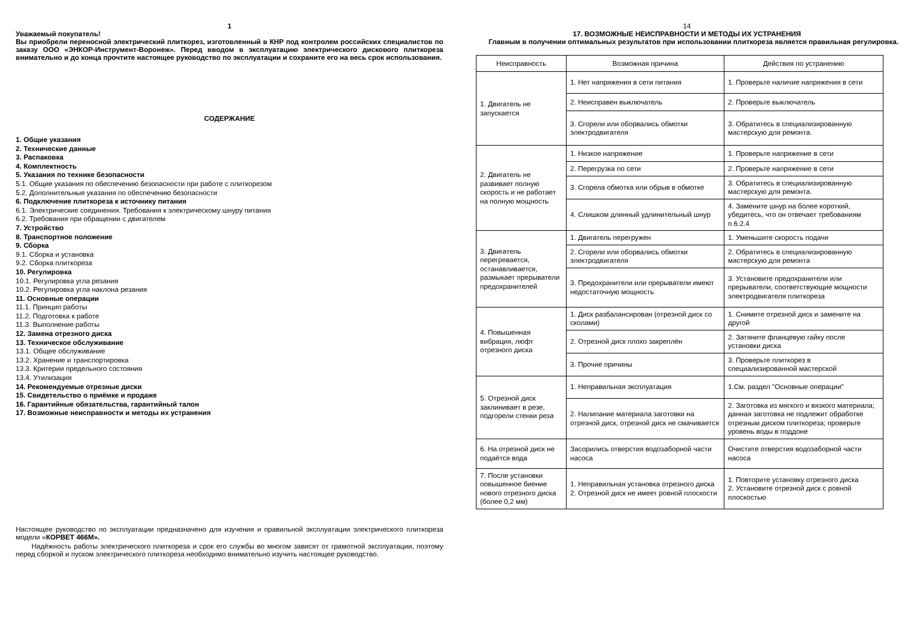1
Уважаемый покупатель!
Вы приобрели переносной электрический плиткорез, изготовленный в КНР под контролем российских специалистов по заказу ООО «ЭНКОР-Инструмент-Воронеж». Перед вводом в эксплуатацию электрического дискового плиткореза внимательно и до конца прочтите настоящее руководство по эксплуатации и сохраните его на весь срок использования.
СОДЕРЖАНИЕ
1. Общие указания
2. Технические данные
3. Распаковка
4. Комплектность
5. Указания по технике безопасности
5.1. Общие указания по обеспечению безопасности при работе с плиткорезом
5.2. Дополнительные указания по обеспечению безопасности
6. Подключение плиткореза к источнику питания
6.1. Электрические соединения. Требования к электрическому шнуру питания
6.2. Требования при обращении с двигателем
7. Устройство
8. Транспортное положение
9. Сборка
9.1. Сборка и установка
9.2. Сборка плиткореза
10. Регулировка
10.1. Регулировка угла резания
10.2. Регулировка угла наклона резания
11. Основные операции
11.1. Принцип работы
11.2. Подготовка к работе
11.3. Выполнение работы
12. Замена отрезного диска
13. Техническое обслуживание
13.1. Общее обслуживание
13.2. Хранение и транспортировка
13.3. Критерии предельного состояния
13.4. Утилизация
14. Рекомендуемые отрезные диски
15. Свидетельство о приёмке и продаже
16. Гарантийные обязательства, гарантийный талон
17. Возможные неисправности и методы их устранения
Настоящее руководство по эксплуатации предназначено для изучения и правильной эксплуатации электрического плиткореза модели «КОРВЕТ 466М».
Надёжность работы электрического плиткореза и срок его службы во многом зависят от грамотной эксплуатации, поэтому перед сборкой и пуском электрического плиткореза необходимо внимательно изучить настоящее руководство.
14
17. ВОЗМОЖНЫЕ НЕИСПРАВНОСТИ И МЕТОДЫ ИХ УСТРАНЕНИЯ
Главным в получении оптимальных результатов при использовании плиткореза является правильная регулировка.
| Неисправность | Возможная причина | Действия по устранению |
| --- | --- | --- |
| 1. Двигатель не запускается | 1. Нет напряжения в сети питания | 1. Проверьте наличие напряжения в сети |
| | 2. Неисправен выключатель | 2. Проверьте выключатель |
| | 3. Сгорели или оборвались обмотки электродвигателя | 3. Обратитесь в специализированную мастерскую для ремонта. |
| 2. Двигатель не развивает полную скорость и не работает на полную мощность | 1. Низкое напряжение | 1. Проверьте напряжение в сети |
| | 2. Перегрузка по сети | 2. Проверьте напряжение в сети |
| | 3. Сгорела обмотка или обрыв в обмотке | 3. Обратитесь в специализированную мастерскую для ремонта. |
| | 4. Слишком длинный удлинительный шнур | 4. Замените шнур на более короткий, убедитесь, что он отвечает требованиям п.6.2.4 |
| 3. Двигатель перегревается, останавливается, размыкает прерыватели предохранителей | 1. Двигатель перегружен | 1. Уменьшите скорость подачи |
| | 2. Сгорели или оборвались обмотки электродвигателя | 2. Обратитесь в специализированную мастерскую для ремонта |
| | 3. Предохранители или прерыватели имеют недостаточную мощность | 3. Установите предохранители или прерыватели, соответствующие мощности электродвигателя плиткореза |
| 4. Повышенная вибрация, люфт отрезного диска | 1. Диск разбалансирован (отрезной диск со сколами) | 1. Снимите отрезной диск и замените на другой |
| | 2. Отрезной диск плохо закреплён | 2. Затяните фланцевую гайку после установки диска |
| | 3. Прочие причины | 3. Проверьте плиткорез в специализированной мастерской |
| 5. Отрезной диск заклинивает в резе, подгорели стенки реза | 1. Неправильная эксплуатация | 1.См. раздел "Основные операции" |
| | 2. Налипание материала заготовки на отрезной диск, отрезной диск не смачивается | 2. Заготовка из мягкого и вязкого материала; данная заготовка не подлежит обработке отрезным диском плиткореза; проверьте уровень воды в поддоне |
| 6. На отрезной диск не подаётся вода | Засорились отверстия водозаборной части насоса | Очистите отверстия водозаборной части насоса |
| 7. После установки повышенное биение нового отрезного диска (более 0,2 мм) | 1. Неправильная установка отрезного диска 2. Отрезной диск не имеет ровной плоскости | 1. Повторите установку отрезного диска 2. Установите отрезной диск с ровной плоскостью |